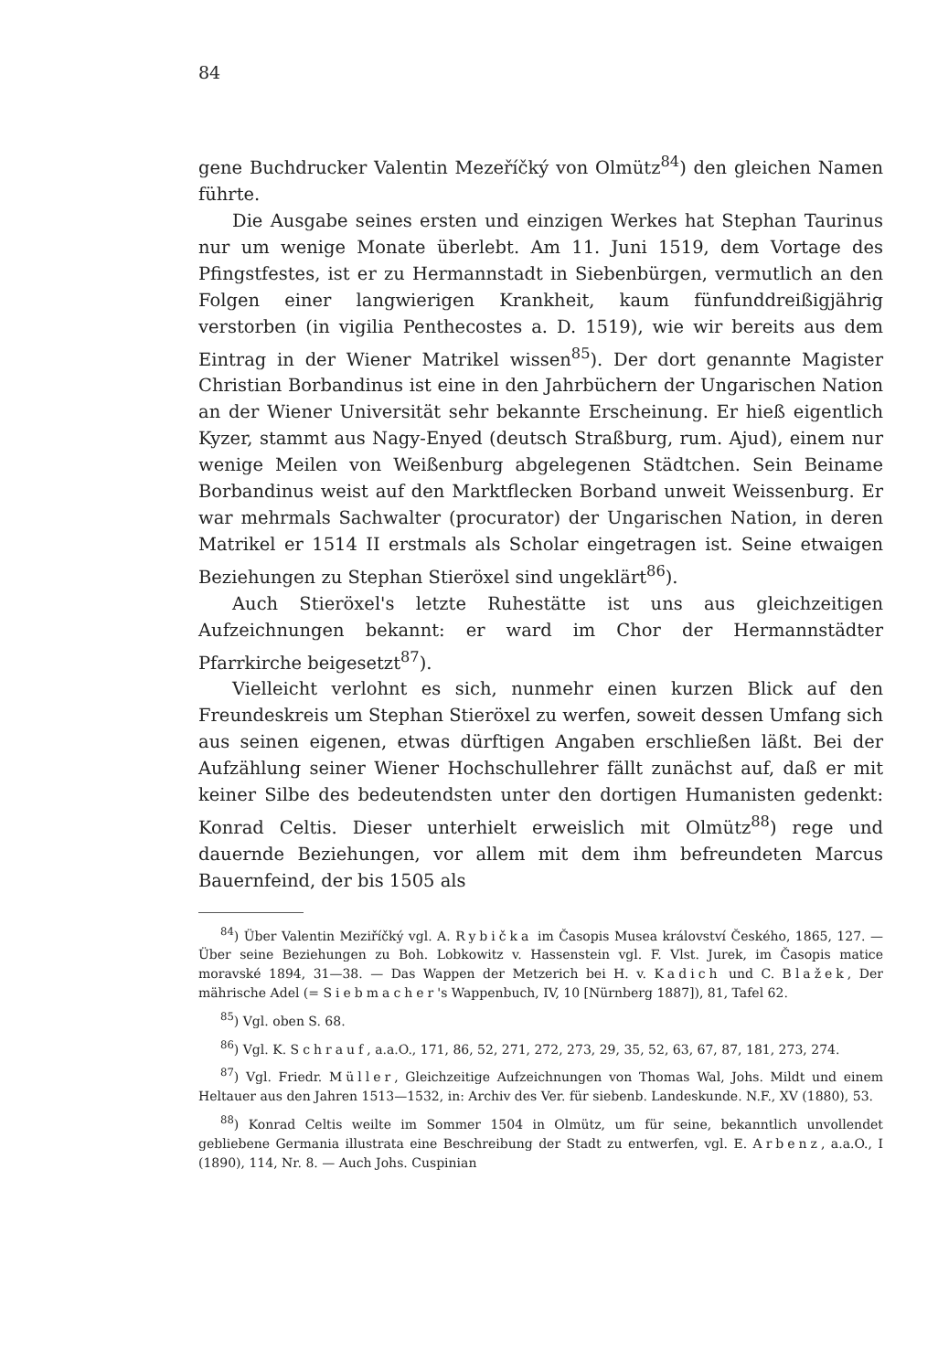84
gene Buchdrucker Valentin Mezeříčký von Olmütz<sup>84</sup>) den gleichen Namen führte.
Die Ausgabe seines ersten und einzigen Werkes hat Stephan Taurinus nur um wenige Monate überlebt. Am 11. Juni 1519, dem Vortage des Pfingstfestes, ist er zu Hermannstadt in Siebenbürgen, vermutlich an den Folgen einer langwierigen Krankheit, kaum fünfunddreißigjährig verstorben (in vigilia Penthecostes a. D. 1519), wie wir bereits aus dem Eintrag in der Wiener Matrikel wissen<sup>85</sup>). Der dort genannte Magister Christian Borbandinus ist eine in den Jahrbüchern der Ungarischen Nation an der Wiener Universität sehr bekannte Erscheinung. Er hieß eigentlich Kyzer, stammt aus Nagy-Enyed (deutsch Straßburg, rum. Ajud), einem nur wenige Meilen von Weißenburg abgelegenen Städtchen. Sein Beiname Borbandinus weist auf den Marktflecken Borband unweit Weissenburg. Er war mehrmals Sachwalter (procurator) der Ungarischen Nation, in deren Matrikel er 1514 II erstmals als Scholar eingetragen ist. Seine etwaigen Beziehungen zu Stephan Stieröxel sind ungeklärt<sup>86</sup>).
Auch Stieröxel's letzte Ruhestätte ist uns aus gleichzeitigen Aufzeichnungen bekannt: er ward im Chor der Hermannstädter Pfarrkirche beigesetzt<sup>87</sup>).
Vielleicht verlohnt es sich, nunmehr einen kurzen Blick auf den Freundeskreis um Stephan Stieröxel zu werfen, soweit dessen Umfang sich aus seinen eigenen, etwas dürftigen Angaben erschließen läßt. Bei der Aufzählung seiner Wiener Hochschullehrer fällt zunächst auf, daß er mit keiner Silbe des bedeutendsten unter den dortigen Humanisten gedenkt: Konrad Celtis. Dieser unterhielt erweislich mit Olmütz<sup>88</sup>) rege und dauernde Beziehungen, vor allem mit dem ihm befreundeten Marcus Bauernfeind, der bis 1505 als
<sup>84</sup>) Über Valentin Meziříčký vgl. A. Rybička im Časopis Musea království Českého, 1865, 127. — Über seine Beziehungen zu Boh. Lobkowitz v. Hassenstein vgl. F. Vlst. Jurek, im Časopis matice moravské 1894, 31—38. — Das Wappen der Metzerich bei H. v. Kadich und C. Blažek, Der mährische Adel (= Siebmacher's Wappenbuch, IV, 10 [Nürnberg 1887]), 81, Tafel 62.
<sup>85</sup>) Vgl. oben S. 68.
<sup>86</sup>) Vgl. K. Schrauf, a.a.O., 171, 86, 52, 271, 272, 273, 29, 35, 52, 63, 67, 87, 181, 273, 274.
<sup>87</sup>) Vgl. Friedr. Müller, Gleichzeitige Aufzeichnungen von Thomas Wal, Johs. Mildt und einem Heltauer aus den Jahren 1513—1532, in: Archiv des Ver. für siebenb. Landeskunde. N.F., XV (1880), 53.
<sup>88</sup>) Konrad Celtis weilte im Sommer 1504 in Olmütz, um für seine, bekanntlich unvollendet gebliebene Germania illustrata eine Beschreibung der Stadt zu entwerfen, vgl. E. Arbenz, a.a.O., I (1890), 114, Nr. 8. — Auch Johs. Cuspinian